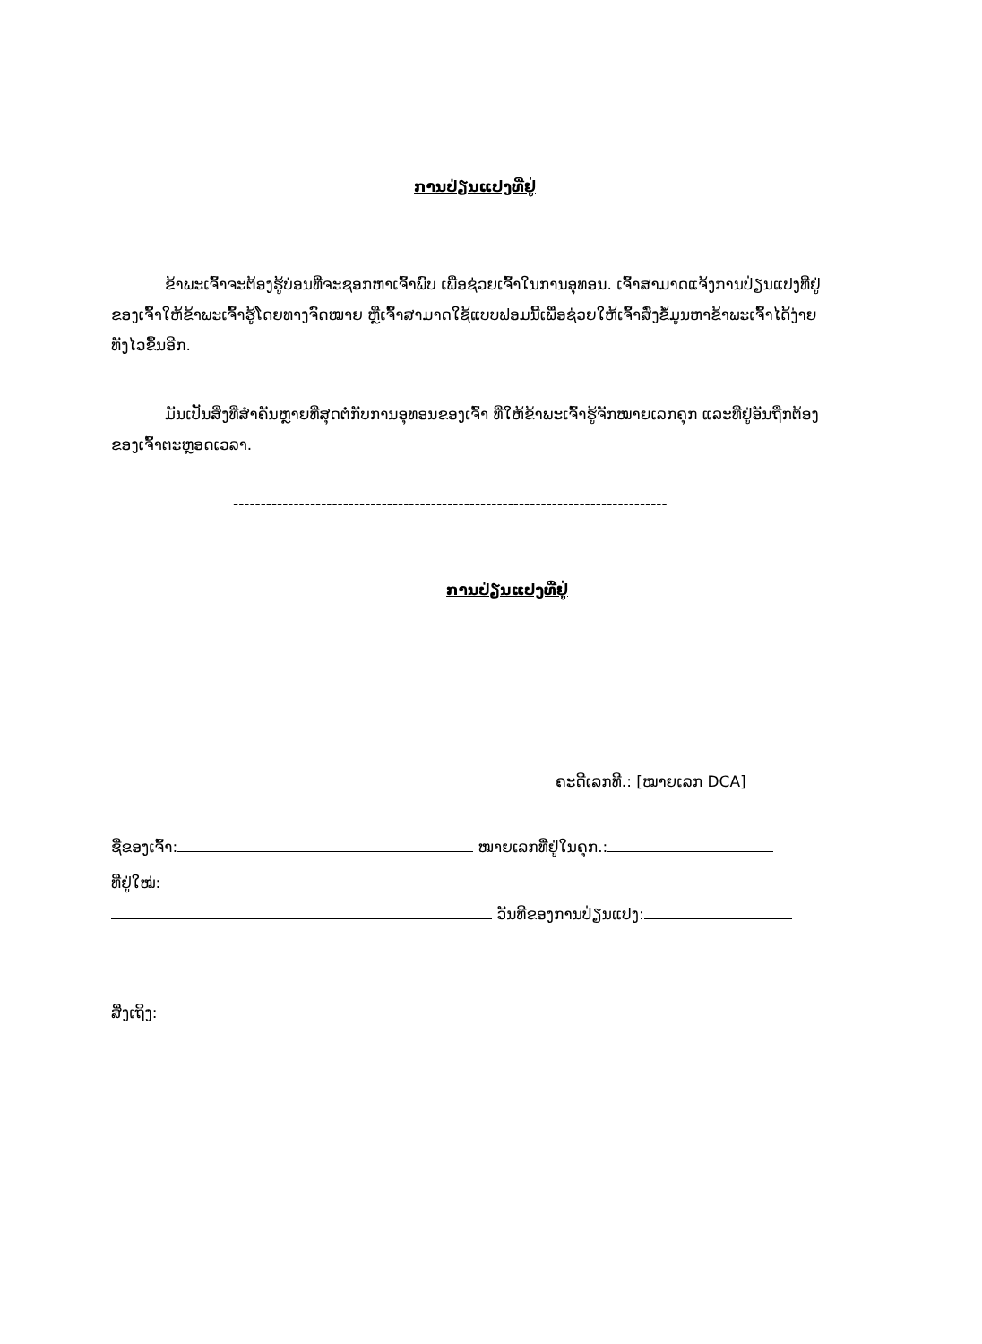ການປ່ຽນແປງທີ່ຢູ່
ຂ້າພະເຈົ້າຈະຕ້ອງຮູ້ບ່ອນທີ່ຈະຊອກຫາເຈົ້າພົບ ເພື່ອຊ່ວຍເຈົ້າໃນການອຸທອນ. ເຈົ້າສາມາດແຈ້ງການປ່ຽນແປງທີ່ຢູ່ຂອງເຈົ້າໃຫ້ຂ້າພະເຈົ້າຮູ້ໂດຍທາງຈົດໝາຍ ຫຼືເຈົ້າສາມາດໃຊ້ແບບຟອມນີ້ເພື່ອຊ່ວຍໃຫ້ເຈົ້າສົ່ງຂໍ້ມູນຫາຂ້າພະເຈົ້າໄດ້ງ່າຍ ທັງໄວຂຶ້ນອີກ.
ມັນເປັນສິ່ງທີ່ສຳຄັນຫຼາຍທີ່ສຸດຕໍ່ກັບການອຸທອນຂອງເຈົ້າ ທີ່ໃຫ້ຂ້າພະເຈົ້າຮູ້ຈັກໝາຍເລກຄຸກ ແລະທີ່ຢູ່ອັນຖືກຕ້ອງຂອງເຈົ້າຕະຫຼອດເວລາ.
-------------------------------------------------------------------------------
ການປ່ຽນແປງທີ່ຢູ່
ຄະດີເລກທີ.: [ໝາຍເລກ DCA]
ຊື່ຂອງເຈົ້າ: ໝາຍເລກທີ່ຢູ່ໃນຄຸກ.:
ທີ່ຢູ່ໃໝ່:
ວັນທີຂອງການປ່ຽນແປງ:
ສິ່ງເຖິງ: